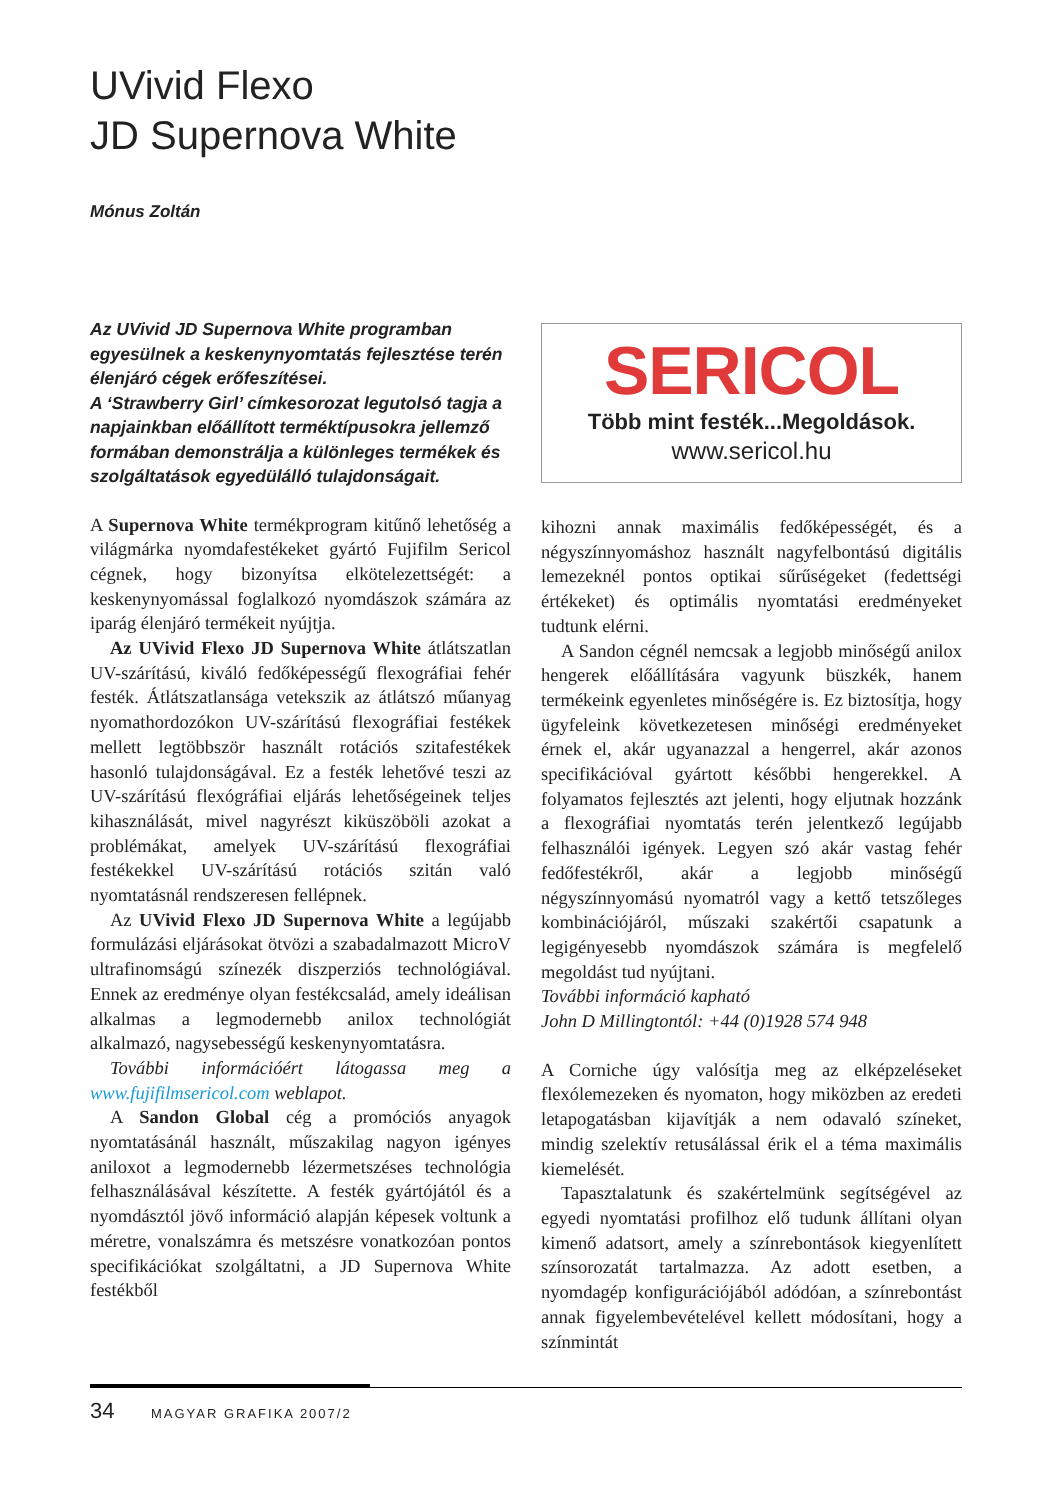UVivid Flexo
JD Supernova White
Mónus Zoltán
Az UVivid JD Supernova White programban egyesülnek a keskenynyomtatás fejlesztése terén élenjáró cégek erőfeszítései.
A ‘Strawberry Girl’ címkesorozat legutolsó tagja a napjainkban előállított terméktípusokra jellemző formában demonstrálja a különleges termékek és szolgáltatások egyedülálló tulajdonságait.
A Supernova White termékprogram kitűnő lehetőség a világmárka nyomdafestékeket gyártó Fujifilm Sericol cégnek, hogy bizonyítsa elkötelezettségét: a keskenynyomással foglalkozó nyomdászok számára az iparág élenjáró termékeit nyújtja.
Az UVivid Flexo JD Supernova White átlátszatlan UV-szárítású, kiváló fedőképességű flexográfiai fehér festék. Átlátszatlansága vetekszik az átlátszó műanyag nyomathordozókon UV-szárítású flexográfiai festékek mellett legtöbbször használt rotációs szitafestékek hasonló tulajdonságával. Ez a festék lehetővé teszi az UV-szárítású flexógráfiai eljárás lehetőségeinek teljes kihasználását, mivel nagyrészt kiküszöböli azokat a problémákat, amelyek UV-szárítású flexográfiai festékekkel UV-szárítású rotációs szitán való nyomtatásnál rendszeresen fellépnek.
Az UVivid Flexo JD Supernova White a legújabb formulázási eljárásokat ötvözi a szabadalmazott MicroV ultrafinomságú színezék diszperziós technológiával. Ennek az eredménye olyan festékcsalád, amely ideálisan alkalmas a legmodernebb anilox technológiát alkalmazó, nagysebességű keskenynyomtatásra.
További információért látogassa meg a www.fujifilmsericol.com weblapot.
A Sandon Global cég a promóciós anyagok nyomtatásánál használt, műszakilag nagyon igényes aniloxot a legmodernebb lézermetszéses technológia felhasználásával készítette. A festék gyártójától és a nyomdásztól jövő információ alapján képesek voltunk a méretre, vonalszámra és metszésre vonatkozóan pontos specifikációkat szolgáltatni, a JD Supernova White festékből
SERICOL
Több mint festék...Megoldások.
www.sericol.hu
kihozni annak maximális fedőképességét, és a négyszínnyomáshoz használt nagyfelbontású digitális lemezeknél pontos optikai sűrűségeket (fedettségi értékeket) és optimális nyomtatási eredményeket tudtunk elérni.
A Sandon cégnél nemcsak a legjobb minőségű anilox hengerek előállítására vagyunk büszkék, hanem termékeink egyenletes minőségére is. Ez biztosítja, hogy ügyfeleink következetesen minőségi eredményeket érnek el, akár ugyanazzal a hengerrel, akár azonos specifikációval gyártott későbbi hengerekkel. A folyamatos fejlesztés azt jelenti, hogy eljutnak hozzánk a flexográfiai nyomtatás terén jelentkező legújabb felhasználói igények. Legyen szó akár vastag fehér fedőfestékről, akár a legjobb minőségű négyszínnyomású nyomatról vagy a kettő tetszőleges kombinációjáról, műszaki szakértői csapatunk a legigényesebb nyomdászok számára is megfelelő megoldást tud nyújtani.
További információ kapható
John D Millingtontól: +44 (0)1928 574 948
A Corniche úgy valósítja meg az elképzeléseket flexólemezeken és nyomaton, hogy miközben az eredeti letapogatásban kijavítják a nem odavaló színeket, mindig szelektív retusálással érik el a téma maximális kiemelését.
Tapasztalatunk és szakértelmünk segítségével az egyedi nyomtatási profilhoz elő tudunk állítani olyan kimenő adatsort, amely a színrebontások kiegyenlített színsorozatát tartalmazza. Az adott esetben, a nyomdagép konfigurációjából adódóan, a színrebontást annak figyelembevételével kellett módosítani, hogy a színmintát
34 MAGYAR GRAFIKA 2007/2